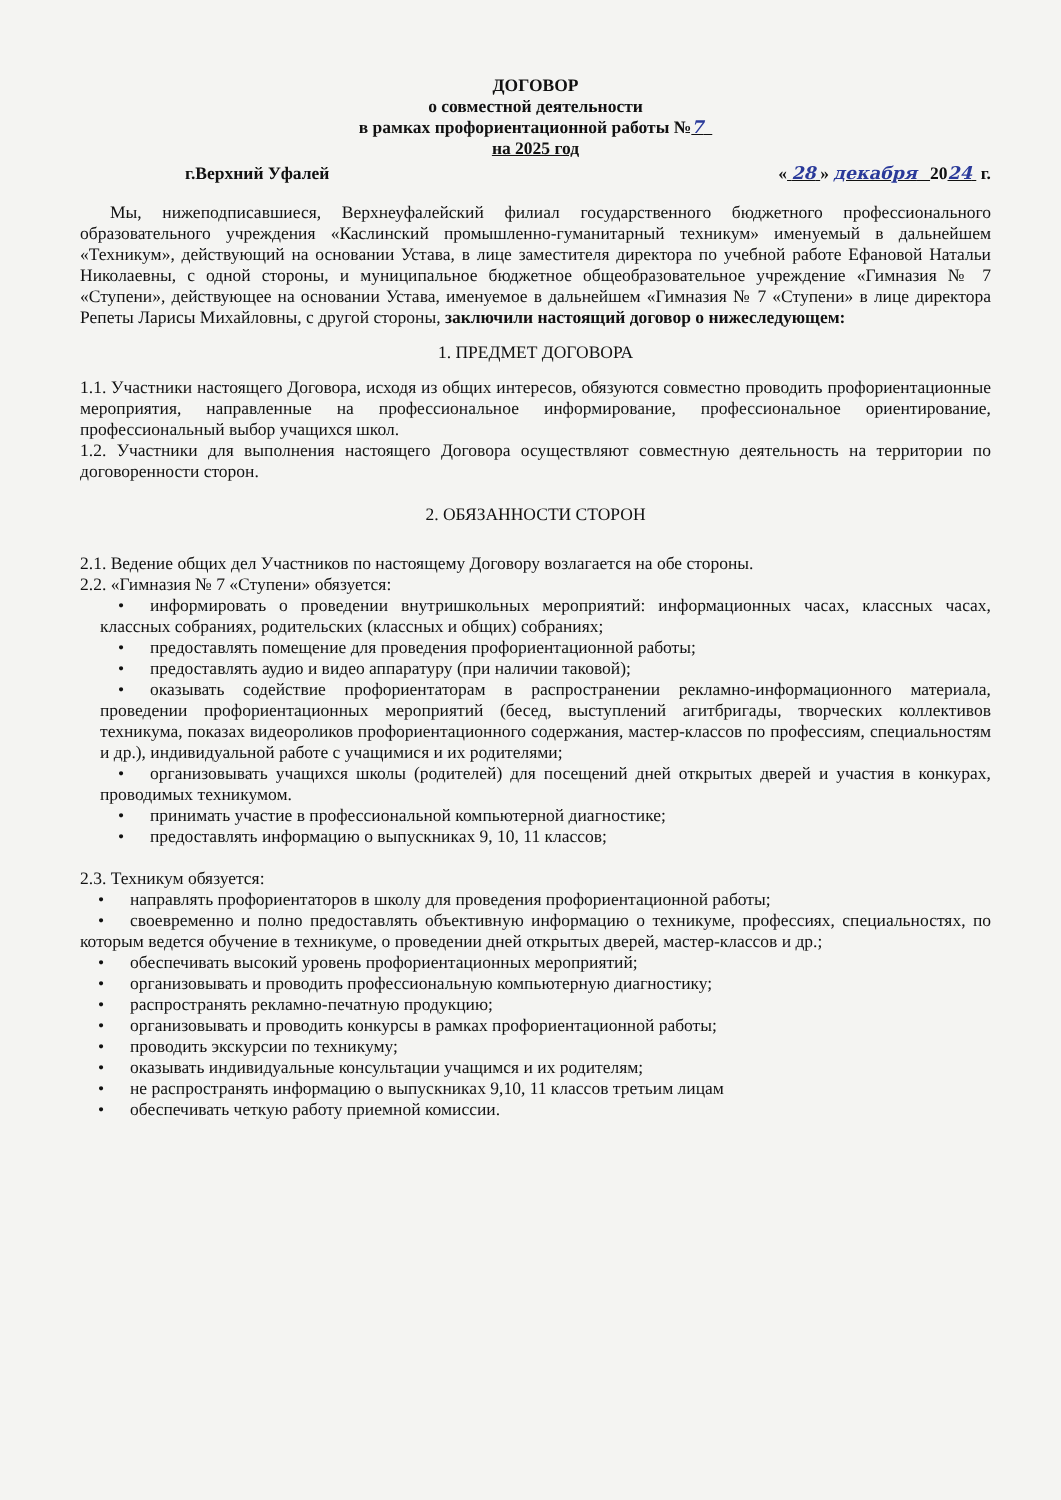ДОГОВОР
о совместной деятельности
в рамках профориентационной работы №7
на 2025 год
г.Верхний Уфалей « 28 » декабря 2024 г.
Мы, нижеподписавшиеся, Верхнеуфалейский филиал государственного бюджетного профессионального образовательного учреждения «Каслинский промышленно-гуманитарный техникум» именуемый в дальнейшем «Техникум», действующий на основании Устава, в лице заместителя директора по учебной работе Ефановой Натальи Николаевны, с одной стороны, и муниципальное бюджетное общеобразовательное учреждение «Гимназия № 7 «Ступени», действующее на основании Устава, именуемое в дальнейшем «Гимназия № 7 «Ступени» в лице директора Репеты Ларисы Михайловны, с другой стороны, заключили настоящий договор о нижеследующем:
1. ПРЕДМЕТ ДОГОВОРА
1.1. Участники настоящего Договора, исходя из общих интересов, обязуются совместно проводить профориентационные мероприятия, направленные на профессиональное информирование, профессиональное ориентирование, профессиональный выбор учащихся школ.
1.2. Участники для выполнения настоящего Договора осуществляют совместную деятельность на территории по договоренности сторон.
2. ОБЯЗАННОСТИ СТОРОН
2.1. Ведение общих дел Участников по настоящему Договору возлагается на обе стороны.
2.2. «Гимназия № 7 «Ступени» обязуется:
• информировать о проведении внутришкольных мероприятий: информационных часах, классных часах, классных собраниях, родительских (классных и общих) собраниях;
• предоставлять помещение для проведения профориентационной работы;
• предоставлять аудио и видео аппаратуру (при наличии таковой);
• оказывать содействие профориентаторам в распространении рекламно-информационного материала, проведении профориентационных мероприятий (бесед, выступлений агитбригады, творческих коллективов техникума, показах видеороликов профориентационного содержания, мастер-классов по профессиям, специальностям и др.), индивидуальной работе с учащимися и их родителями;
• организовывать учащихся школы (родителей) для посещений дней открытых дверей и участия в конкурах, проводимых техникумом.
• принимать участие в профессиональной компьютерной диагностике;
• предоставлять информацию о выпускниках 9, 10, 11 классов;
2.3. Техникум обязуется:
• направлять профориентаторов в школу для проведения профориентационной работы;
• своевременно и полно предоставлять объективную информацию о техникуме, профессиях, специальностях, по которым ведется обучение в техникуме, о проведении дней открытых дверей, мастер-классов и др.;
• обеспечивать высокий уровень профориентационных мероприятий;
• организовывать и проводить профессиональную компьютерную диагностику;
• распространять рекламно-печатную продукцию;
• организовывать и проводить конкурсы в рамках профориентационной работы;
• проводить экскурсии по техникуму;
• оказывать индивидуальные консультации учащимся и их родителям;
• не распространять информацию о выпускниках 9,10, 11 классов третьим лицам
• обеспечивать четкую работу приемной комиссии.